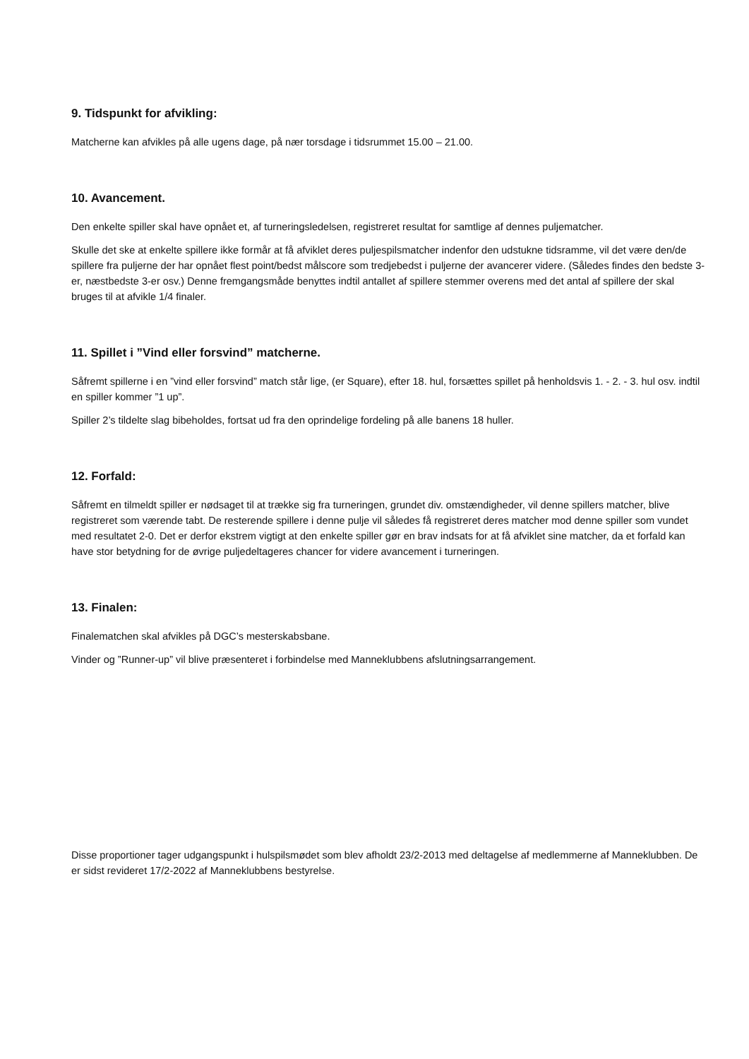9. Tidspunkt for afvikling:
Matcherne kan afvikles på alle ugens dage, på nær torsdage i tidsrummet 15.00 – 21.00.
10. Avancement.
Den enkelte spiller skal have opnået et, af turneringsledelsen, registreret resultat for samtlige af dennes puljematcher.
Skulle det ske at enkelte spillere ikke formår at få afviklet deres puljespilsmatcher indenfor den udstukne tidsramme, vil det være den/de spillere fra puljerne der har opnået flest point/bedst målscore som tredjebedst i puljerne der avancerer videre. (Således findes den bedste 3-er, næstbedste 3-er osv.) Denne fremgangsmåde benyttes indtil antallet af spillere stemmer overens med det antal af spillere der skal bruges til at afvikle 1/4 finaler.
11. Spillet i ”Vind eller forsvind” matcherne.
Såfremt spillerne i en ”vind eller forsvind” match står lige, (er Square), efter 18. hul, forsættes spillet på henholdsvis 1. - 2. - 3. hul osv. indtil en spiller kommer ”1 up”.
Spiller 2’s tildelte slag bibeholdes, fortsat ud fra den oprindelige fordeling på alle banens 18 huller.
12. Forfald:
Såfremt en tilmeldt spiller er nødsaget til at trække sig fra turneringen, grundet div. omstændigheder, vil denne spillers matcher, blive registreret som værende tabt. De resterende spillere i denne pulje vil således få registreret deres matcher mod denne spiller som vundet med resultatet 2-0. Det er derfor ekstrem vigtigt at den enkelte spiller gør en brav indsats for at få afviklet sine matcher, da et forfald kan have stor betydning for de øvrige puljedeltageres chancer for videre avancement i turneringen.
13. Finalen:
Finalematchen skal afvikles på DGC’s mesterskabsbane.
Vinder og ”Runner-up” vil blive præsenteret i forbindelse med Manneklubbens afslutningsarrangement.
Disse proportioner tager udgangspunkt i hulspilsmødet som blev afholdt 23/2-2013 med deltagelse af medlemmerne af Manneklubben. De er sidst revideret 17/2-2022 af Manneklubbens bestyrelse.